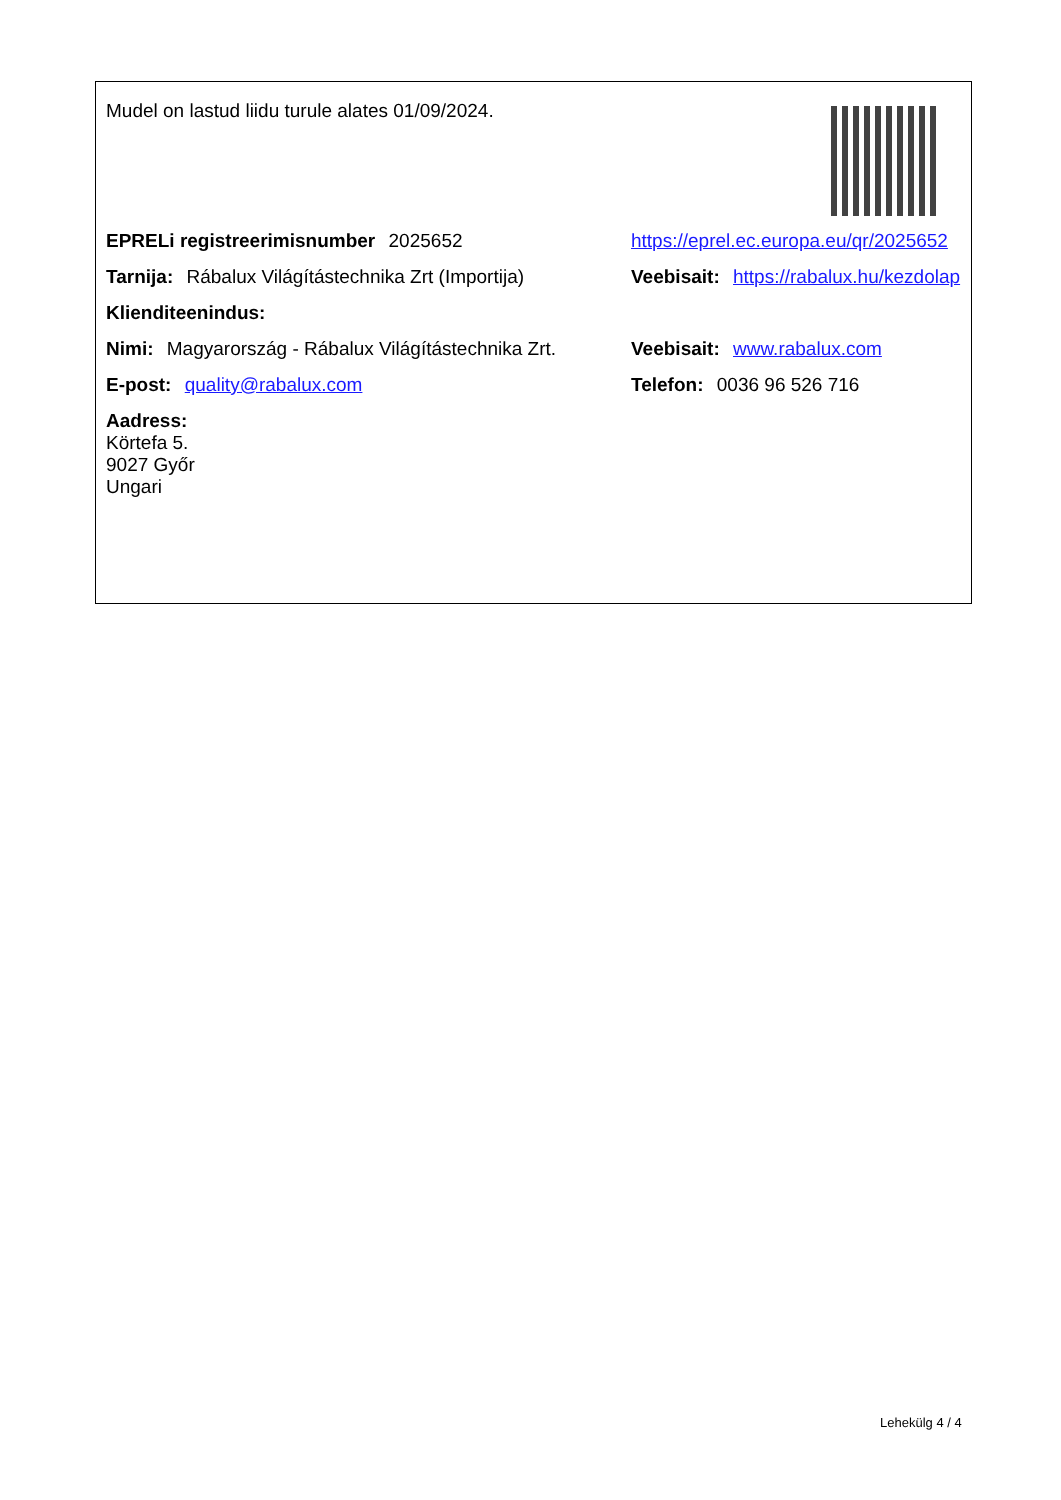Mudel on lastud liidu turule alates 01/09/2024.
EPRELi registreerimisnumber 2025652 https://eprel.ec.europa.eu/qr/2025652
Tarnija: Rábalux Világítástechnika Zrt (Importija)
Veebisait: https://rabalux.hu/kezdolap
Klienditeenindus:
Nimi: Magyarország - Rábalux Világítástechnika Zrt.
Veebisait: www.rabalux.com
E-post: quality@rabalux.com Telefon: 0036 96 526 716
Aadress:
Körtefa 5.
9027 Győr
Ungari
Lehekülg 4 / 4